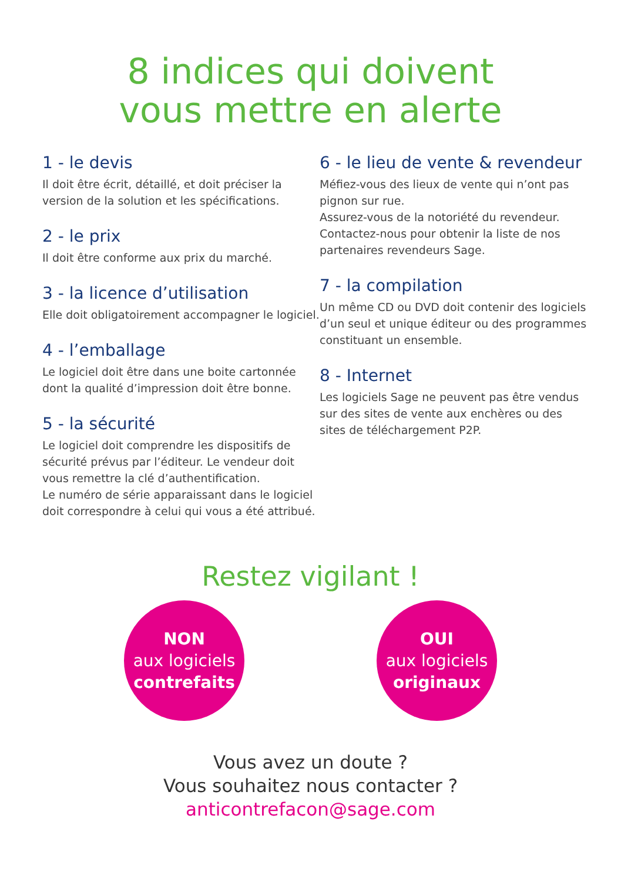8 indices qui doivent
vous mettre en alerte
1 - le devis
Il doit être écrit, détaillé, et doit préciser la version de la solution et les spécifications.
2 - le prix
Il doit être conforme aux prix du marché.
3 - la licence d’utilisation
Elle doit obligatoirement accompagner le logiciel.
4 - l’emballage
Le logiciel doit être dans une boite cartonnée dont la qualité d’impression doit être bonne.
5 - la sécurité
Le logiciel doit comprendre les dispositifs de sécurité prévus par l’éditeur. Le vendeur doit vous remettre la clé d’authentification.
Le numéro de série apparaissant dans le logiciel doit correspondre à celui qui vous a été attribué.
6 - le lieu de vente & revendeur
Méfiez-vous des lieux de vente qui n’ont pas pignon sur rue.
Assurez-vous de la notoriété du revendeur. Contactez-nous pour obtenir la liste de nos partenaires revendeurs Sage.
7 - la compilation
Un même CD ou DVD doit contenir des logiciels d’un seul et unique éditeur ou des programmes constituant un ensemble.
8 - Internet
Les logiciels Sage ne peuvent pas être vendus sur des sites de vente aux enchères ou des sites de téléchargement P2P.
Restez vigilant !
NON
aux logiciels
contrefaits
OUI
aux logiciels
originaux
Vous avez un doute ?
Vous souhaitez nous contacter ?
anticontrefacon@sage.com